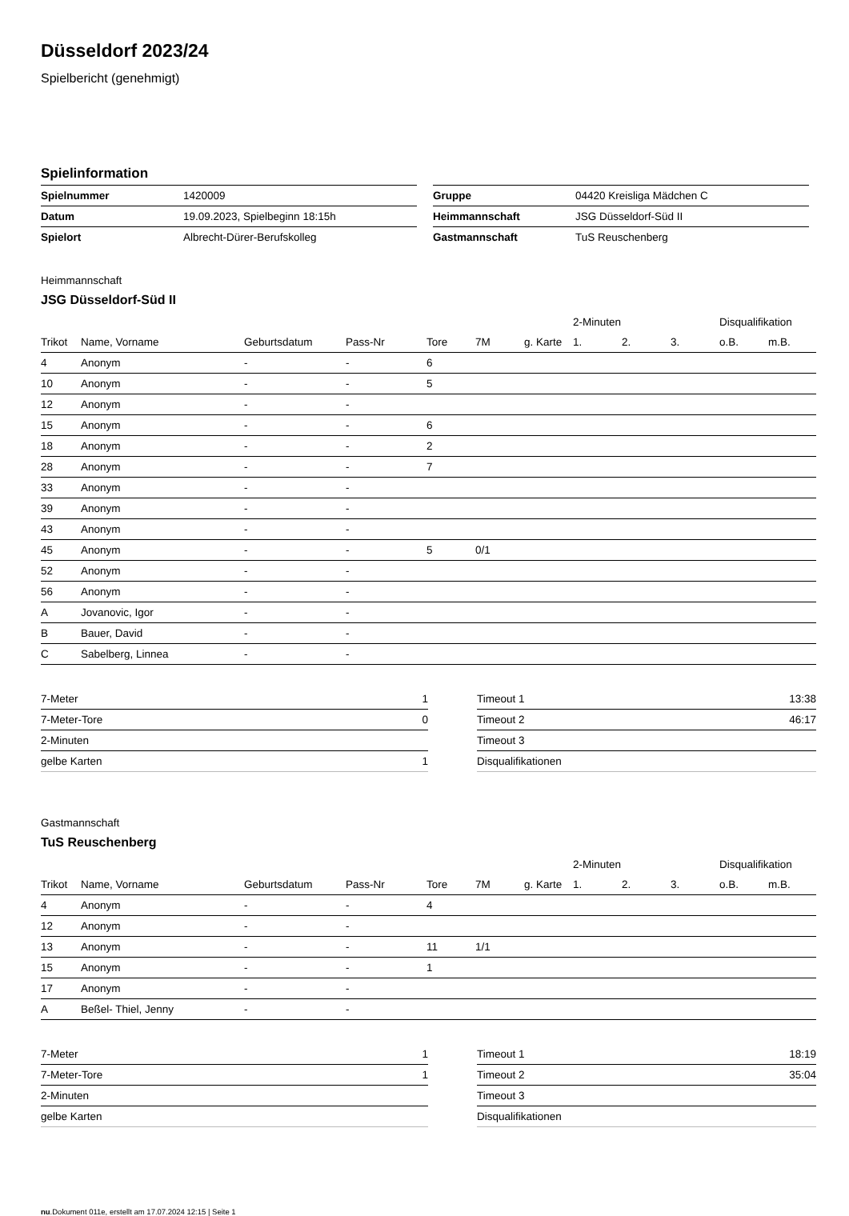Düsseldorf 2023/24
Spielbericht (genehmigt)
Spielinformation
| Spielnummer | 1420009 |
| Datum | 19.09.2023, Spielbeginn 18:15h |
| Spielort | Albrecht-Dürer-Berufskolleg |
| Gruppe | 04420 Kreisliga Mädchen C |
| Heimmannschaft | JSG Düsseldorf-Süd II |
| Gastmannschaft | TuS Reuschenberg |
Heimmannschaft
JSG Düsseldorf-Süd II
| | | | | | | | 2-Minuten | | | Disqualifikation | |
| Trikot | Name, Vorname | Geburtsdatum | Pass-Nr | Tore | 7M | g. Karte | 1. | 2. | 3. | o.B. | m.B. |
| 4 | Anonym | - | - | 6 | | | | | | | |
| 10 | Anonym | - | - | 5 | | | | | | | |
| 12 | Anonym | - | - | | | | | | | | |
| 15 | Anonym | - | - | 6 | | | | | | | |
| 18 | Anonym | - | - | 2 | | | | | | | |
| 28 | Anonym | - | - | 7 | | | | | | | |
| 33 | Anonym | - | - | | | | | | | | |
| 39 | Anonym | - | - | | | | | | | | |
| 43 | Anonym | - | - | | | | | | | | |
| 45 | Anonym | - | - | 5 | 0/1 | | | | | | |
| 52 | Anonym | - | - | | | | | | | | |
| 56 | Anonym | - | - | | | | | | | | |
| A | Jovanovic, Igor | - | - | | | | | | | | |
| B | Bauer, David | - | - | | | | | | | | |
| C | Sabelberg, Linnea | - | - | | | | | | | | |
| 7-Meter | 1 |
| 7-Meter-Tore | 0 |
| 2-Minuten | |
| gelbe Karten | 1 |
| Timeout 1 | 13:38 |
| Timeout 2 | 46:17 |
| Timeout 3 | |
| Disqualifikationen | |
Gastmannschaft
TuS Reuschenberg
| | | | | | | | 2-Minuten | | | Disqualifikation | |
| Trikot | Name, Vorname | Geburtsdatum | Pass-Nr | Tore | 7M | g. Karte | 1. | 2. | 3. | o.B. | m.B. |
| 4 | Anonym | - | - | 4 | | | | | | | |
| 12 | Anonym | - | - | | | | | | | | |
| 13 | Anonym | - | - | 11 | 1/1 | | | | | | |
| 15 | Anonym | - | - | 1 | | | | | | | |
| 17 | Anonym | - | - | | | | | | | | |
| A | Beßel- Thiel, Jenny | - | - | | | | | | | | |
| 7-Meter | 1 |
| 7-Meter-Tore | 1 |
| 2-Minuten | |
| gelbe Karten | |
| Timeout 1 | 18:19 |
| Timeout 2 | 35:04 |
| Timeout 3 | |
| Disqualifikationen | |
nu.Dokument 011e, erstellt am 17.07.2024 12:15 | Seite 1